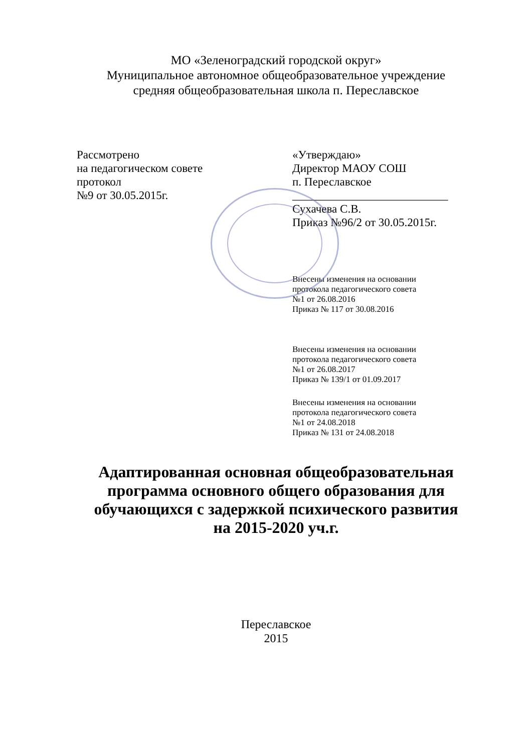МО «Зеленоградский городской округ»
Муниципальное автономное общеобразовательное учреждение
средняя общеобразовательная школа п. Переславское
Рассмотрено
на педагогическом совете
протокол
№9 от 30.05.2015г.
«Утверждаю»
Директор МАОУ СОШ
п. Переславское
___________________________
Сухачева С.В.
Приказ №96/2 от 30.05.2015г.
Внесены изменения на основании
протокола педагогического совета
№1 от 26.08.2016
Приказ № 117 от 30.08.2016
Внесены изменения на основании
протокола педагогического совета
№1 от 26.08.2017
Приказ № 139/1 от 01.09.2017
Внесены изменения на основании
протокола педагогического совета
№1 от 24.08.2018
Приказ № 131 от 24.08.2018
Адаптированная основная общеобразовательная
программа основного общего образования для
обучающихся с задержкой психического развития
на 2015-2020 уч.г.
Переславское
2015